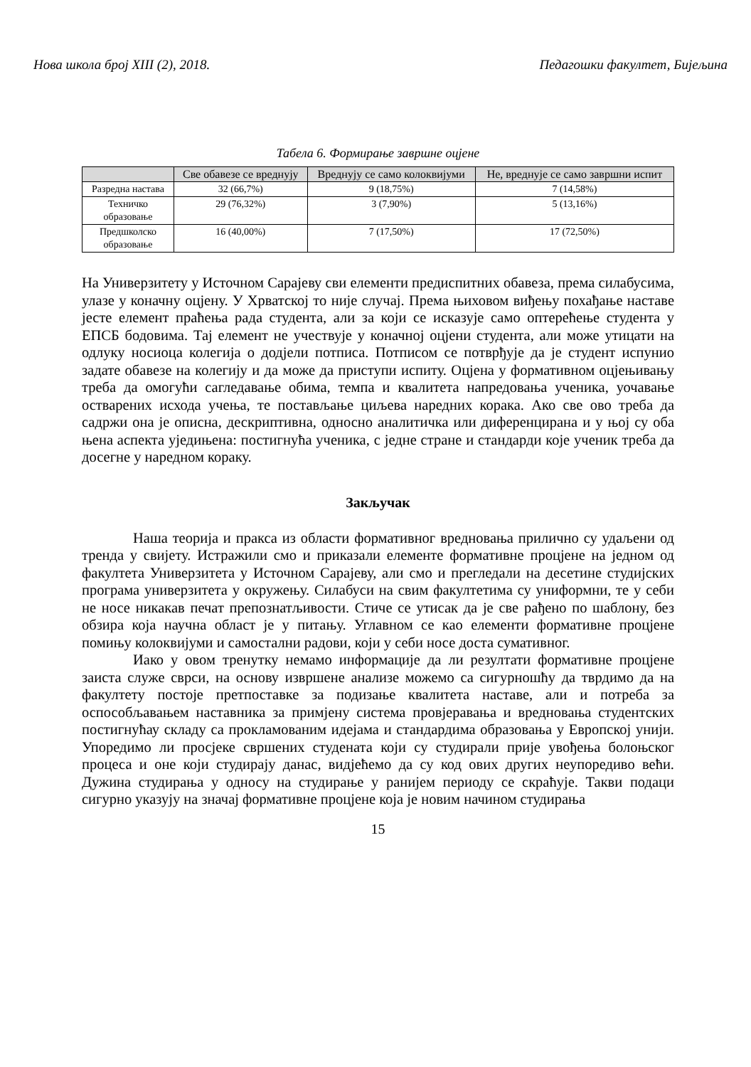Нова школа број XIII (2), 2018. Педагошки факултет, Бијељина
Табела 6. Формирање завршне оцјене
| | Све обавезе се вреднују | Вреднују се само колоквијуми | Не, вреднује се само завршни испит |
| --- | --- | --- | --- |
| Разредна настава | 32 (66,7%) | 9 (18,75%) | 7 (14,58%) |
| Техничко образовање | 29 (76,32%) | 3 (7,90%) | 5 (13,16%) |
| Предшколско образовање | 16 (40,00%) | 7 (17,50%) | 17 (72,50%) |
На Универзитету у Источном Сарајеву сви елементи предиспитних обавеза, према силабусима, улазе у коначну оцјену. У Хрватској то није случај. Према њиховом виђењу похађање наставе јесте елемент праћења рада студента, али за који се исказује само оптерећење студента у ЕПСБ бодовима. Тај елемент не учествује у коначној оцјени студента, али може утицати на одлуку носиоца колегија о додјели потписа. Потписом се потврђује да је студент испунио задате обавезе на колегију и да може да приступи испиту. Оцјена у формативном оцјењивању треба да омогући сагледавање обима, темпа и квалитета напредовања ученика, уочавање остварених исхода учења, те постављање циљева наредних корака. Ако све ово треба да садржи она је описна, дескриптивна, односно аналитичка или диференцирана и у њој су оба њена аспекта уједињена: постигнућа ученика, с једне стране и стандарди које ученик треба да досегне у наредном кораку.
Закључак
Наша теорија и пракса из области формативног вредновања прилично су удаљени од тренда у свијету. Истражили смо и приказали елементе формативне процјене на једном од факултета Универзитета у Источном Сарајеву, али смо и прегледали на десетине студијских програма универзитета у окружењу. Силабуси на свим факултетима су униформни, те у себи не носе никакав печат препознатљивости. Стиче се утисак да је све рађено по шаблону, без обзира која научна област је у питању. Углавном се као елементи формативне процјене помињу колоквијуми и самостални радови, који у себи носе доста сумативног.
Иако у овом тренутку немамо информације да ли резултати формативне процјене заиста служе сврси, на основу извршене анализе можемо са сигурношћу да тврдимо да на факултету постоје претпоставке за подизање квалитета наставе, али и потреба за оспособљавањем наставника за примјену система провјеравања и вредновања студентских постигнућау складу са прокламованим идејама и стандардима образовања у Европској унији. Упоредимо ли просјеке свршених студената који су студирали прије увођења болоњског процеса и оне који студирају данас, видјећемо да су код ових других неупоредиво већи. Дужина студирања у односу на студирање у ранијем периоду се скраћује. Такви подаци сигурно указују на значај формативне процјене која је новим начином студирања
15